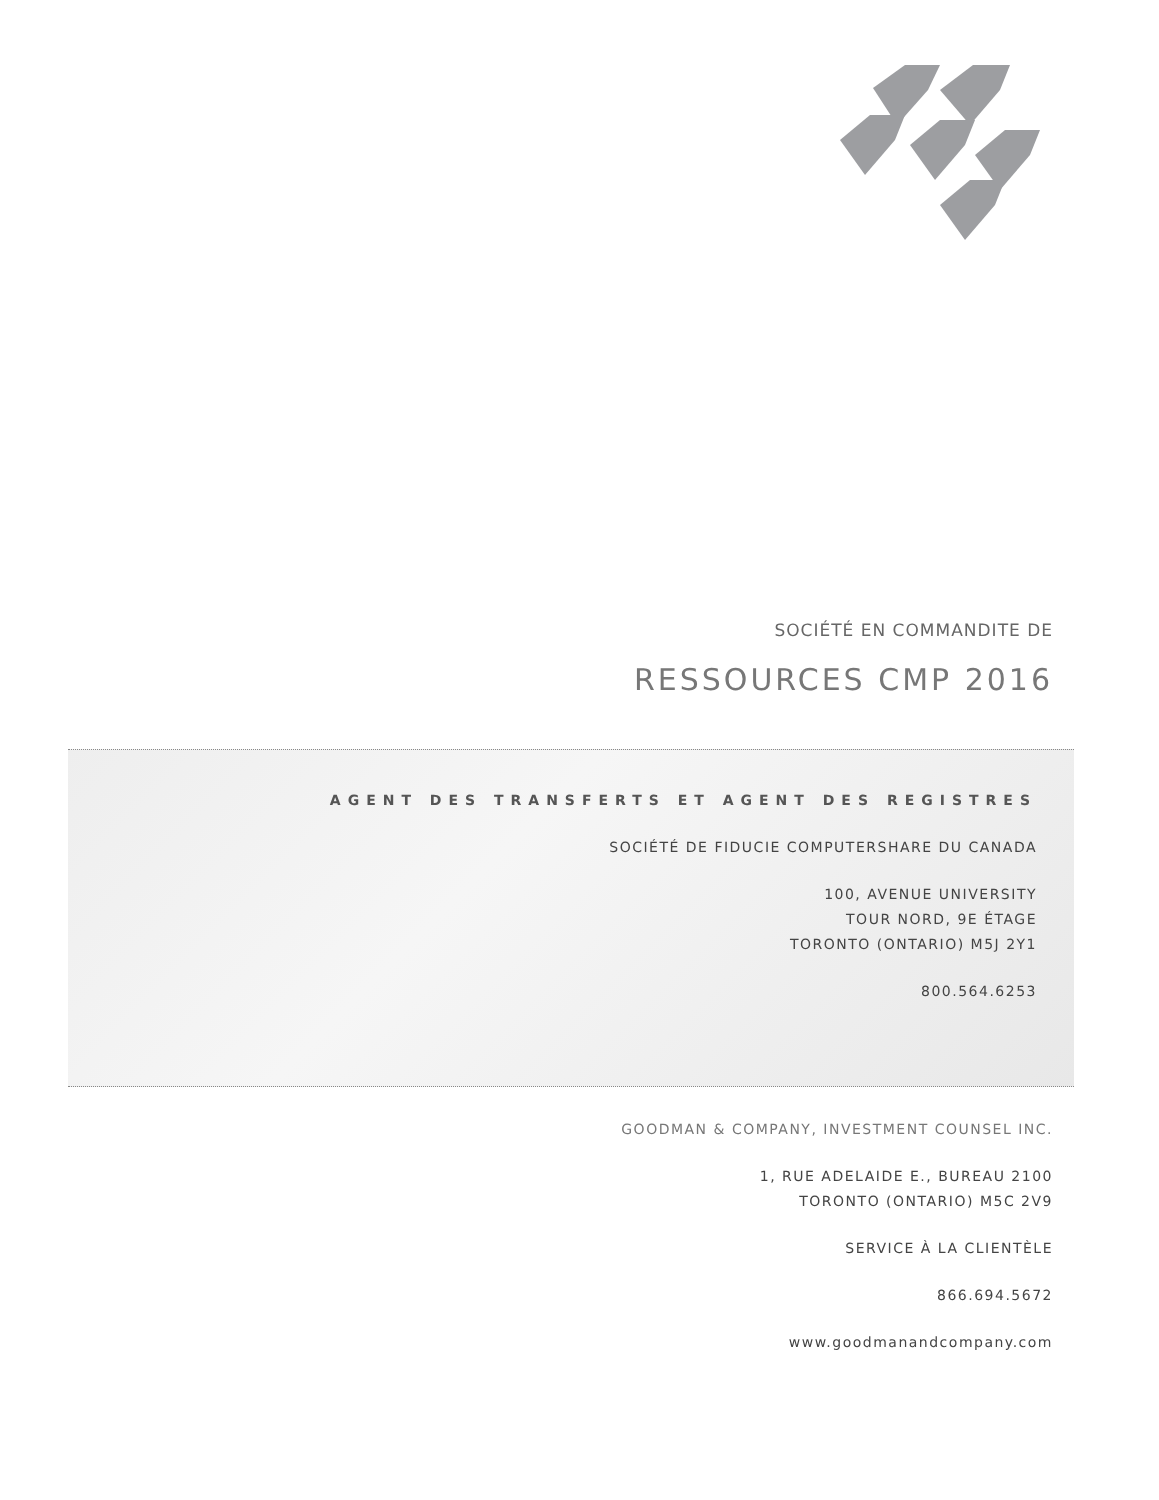SOCIÉTÉ EN COMMANDITE DE
RESSOURCES CMP 2016
AGENT DES TRANSFERTS ET AGENT DES REGISTRES
SOCIÉTÉ DE FIDUCIE COMPUTERSHARE DU CANADA
100, AVENUE UNIVERSITY
TOUR NORD, 9E ÉTAGE
TORONTO (ONTARIO) M5J 2Y1
800.564.6253
GOODMAN & COMPANY, INVESTMENT COUNSEL INC.
1, RUE ADELAIDE E., BUREAU 2100
TORONTO (ONTARIO) M5C 2V9
SERVICE À LA CLIENTÈLE
866.694.5672
www.goodmanandcompany.com